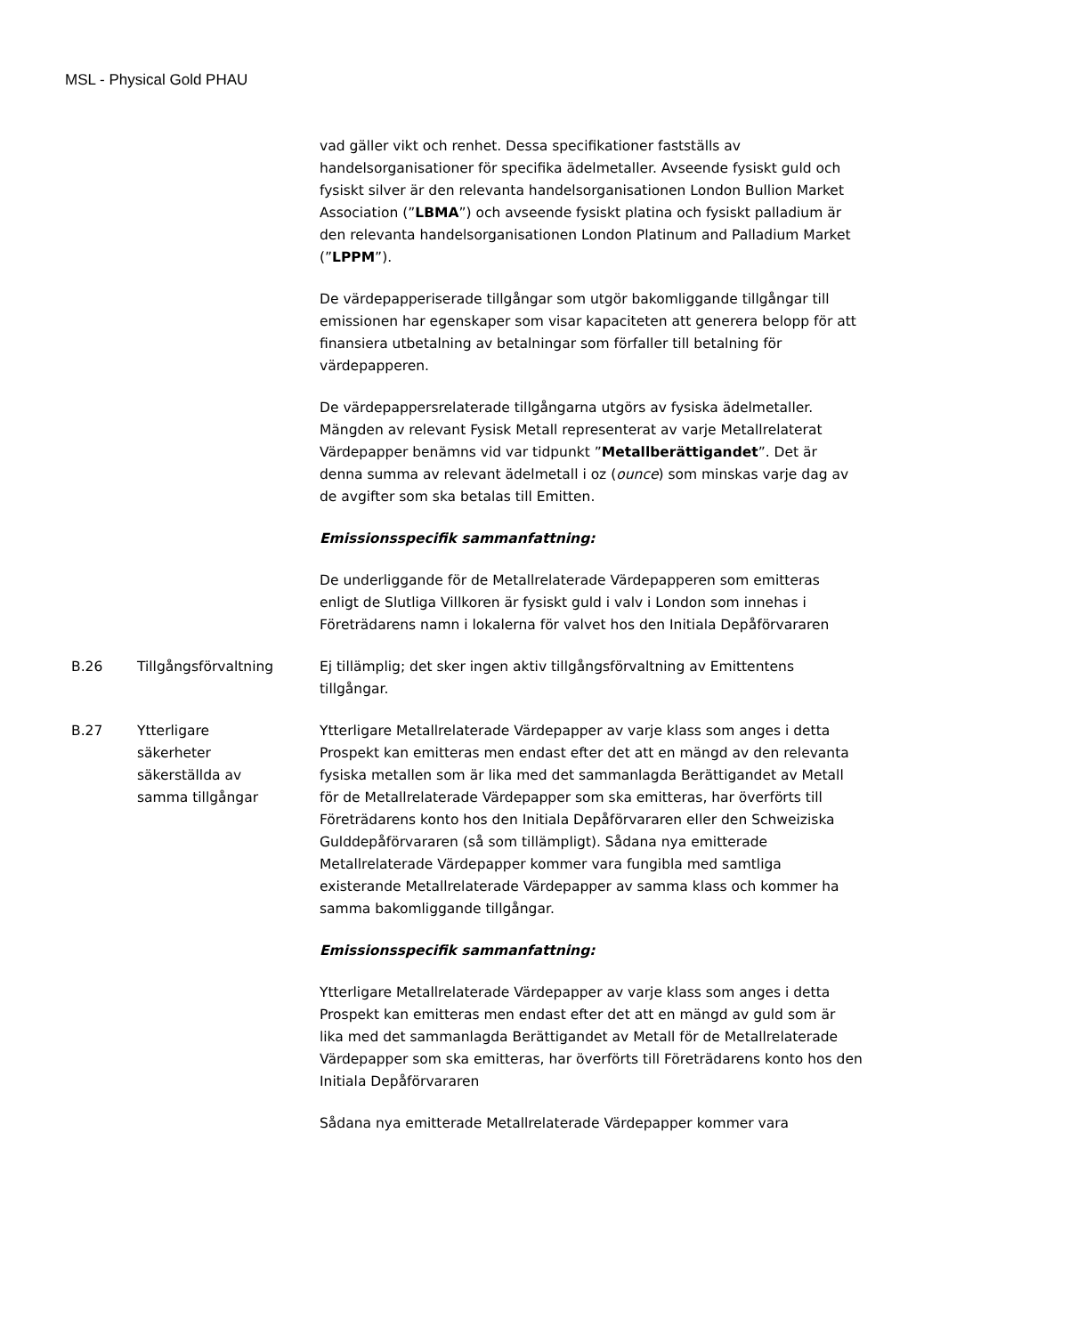MSL - Physical Gold PHAU
vad gäller vikt och renhet. Dessa specifikationer fastställs av handelsorganisationer för specifika ädelmetaller. Avseende fysiskt guld och fysiskt silver är den relevanta handelsorganisationen London Bullion Market Association (”LBMA”) och avseende fysiskt platina och fysiskt palladium är den relevanta handelsorganisationen London Platinum and Palladium Market (”LPPM”).
De värdepapperiserade tillgångar som utgör bakomliggande tillgångar till emissionen har egenskaper som visar kapaciteten att generera belopp för att finansiera utbetalning av betalningar som förfaller till betalning för värdepapperen.
De värdepappersrelaterade tillgångarna utgörs av fysiska ädelmetaller. Mängden av relevant Fysisk Metall representerat av varje Metallrelaterat Värdepapper benämns vid var tidpunkt ”Metallberättigandet”. Det är denna summa av relevant ädelmetall i oz (ounce) som minskas varje dag av de avgifter som ska betalas till Emitten.
Emissionsspecifik sammanfattning:
De underliggande för de Metallrelaterade Värdepapperen som emitteras enligt de Slutliga Villkoren är fysiskt guld i valv i London som innehas i Företrädarens namn i lokalerna för valvet hos den Initiala Depåförvararen
B.26 Tillgångsförvaltning Ej tillämplig; det sker ingen aktiv tillgångsförvaltning av Emittentens tillgångar.
B.27 Ytterligare
säkerheter
säkerställda av
samma tillgångar
Ytterligare Metallrelaterade Värdepapper av varje klass som anges i detta Prospekt kan emitteras men endast efter det att en mängd av den relevanta fysiska metallen som är lika med det sammanlagda Berättigandet av Metall för de Metallrelaterade Värdepapper som ska emitteras, har överförts till Företrädarens konto hos den Initiala Depåförvararen eller den Schweiziska Gulddepåförvararen (så som tillämpligt). Sådana nya emitterade Metallrelaterade Värdepapper kommer vara fungibla med samtliga existerande Metallrelaterade Värdepapper av samma klass och kommer ha samma bakomliggande tillgångar.
Emissionsspecifik sammanfattning:
Ytterligare Metallrelaterade Värdepapper av varje klass som anges i detta Prospekt kan emitteras men endast efter det att en mängd av guld som är lika med det sammanlagda Berättigandet av Metall för de Metallrelaterade Värdepapper som ska emitteras, har överförts till Företrädarens konto hos den Initiala Depåförvararen
Sådana nya emitterade Metallrelaterade Värdepapper kommer vara